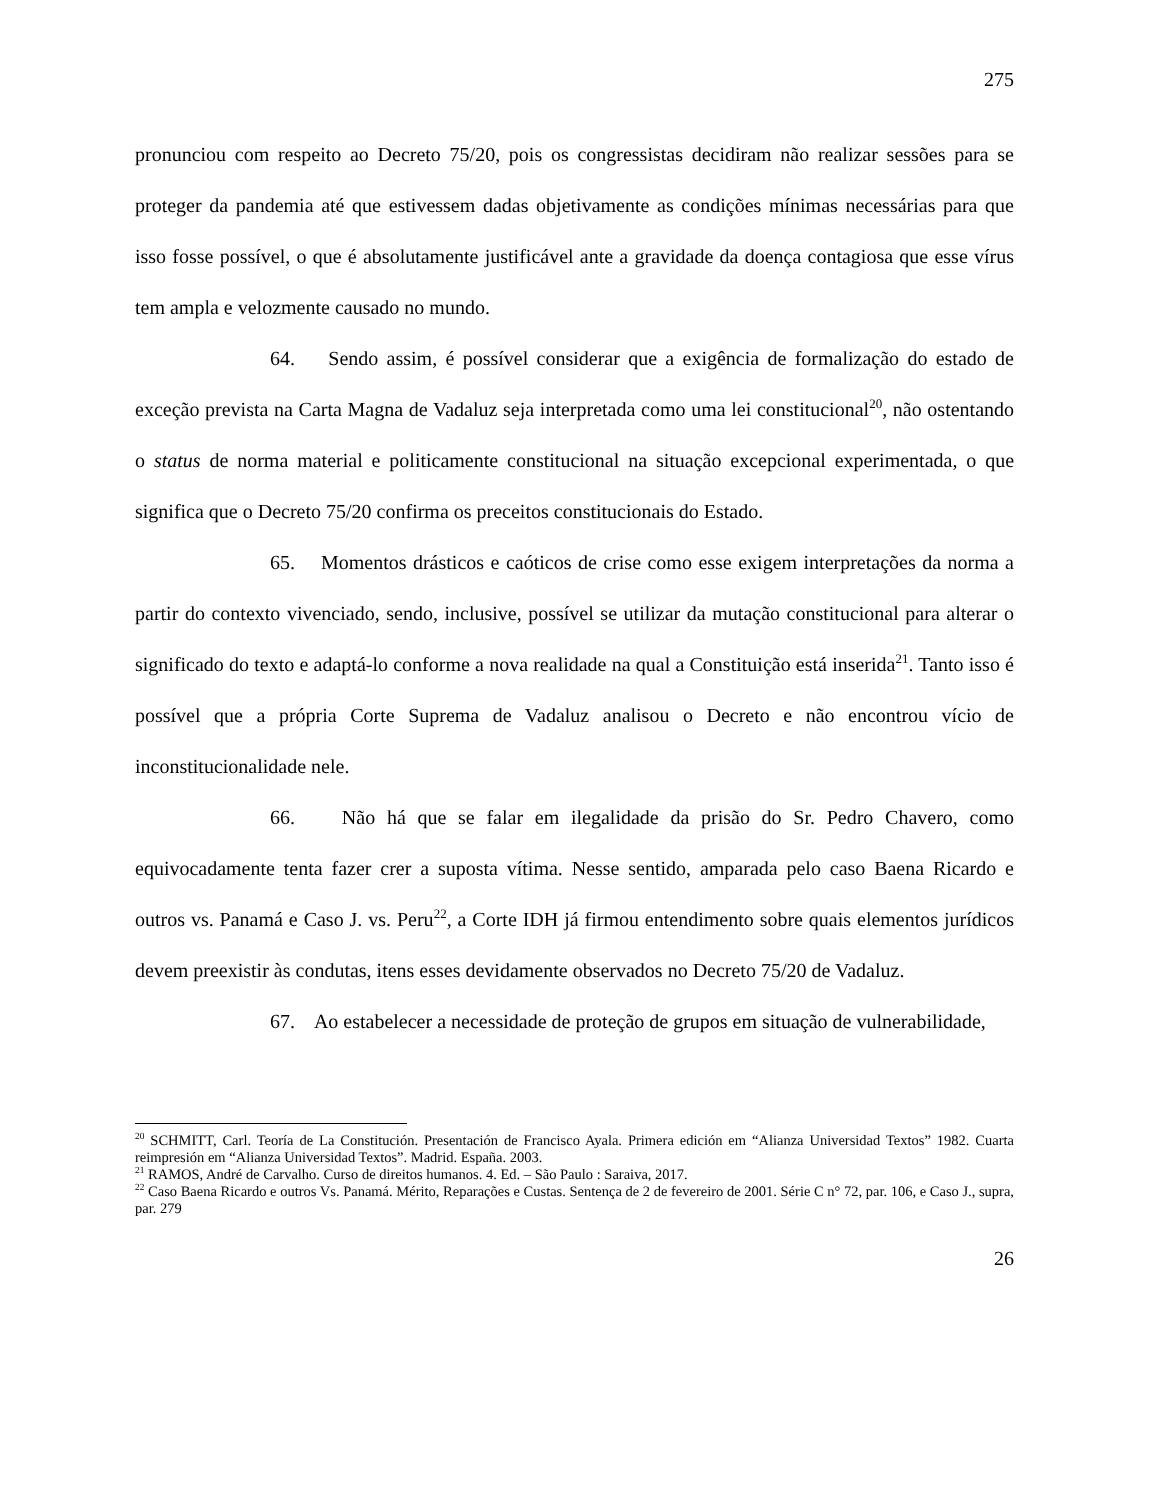275
pronunciou com respeito ao Decreto 75/20, pois os congressistas decidiram não realizar sessões para se proteger da pandemia até que estivessem dadas objetivamente as condições mínimas necessárias para que isso fosse possível, o que é absolutamente justificável ante a gravidade da doença contagiosa que esse vírus tem ampla e velozmente causado no mundo.
64. Sendo assim, é possível considerar que a exigência de formalização do estado de exceção prevista na Carta Magna de Vadaluz seja interpretada como uma lei constitucional<sup>20</sup>, não ostentando o status de norma material e politicamente constitucional na situação excepcional experimentada, o que significa que o Decreto 75/20 confirma os preceitos constitucionais do Estado.
65. Momentos drásticos e caóticos de crise como esse exigem interpretações da norma a partir do contexto vivenciado, sendo, inclusive, possível se utilizar da mutação constitucional para alterar o significado do texto e adaptá-lo conforme a nova realidade na qual a Constituição está inserida<sup>21</sup>. Tanto isso é possível que a própria Corte Suprema de Vadaluz analisou o Decreto e não encontrou vício de inconstitucionalidade nele.
66. Não há que se falar em ilegalidade da prisão do Sr. Pedro Chavero, como equivocadamente tenta fazer crer a suposta vítima. Nesse sentido, amparada pelo caso Baena Ricardo e outros vs. Panamá e Caso J. vs. Peru<sup>22</sup>, a Corte IDH já firmou entendimento sobre quais elementos jurídicos devem preexistir às condutas, itens esses devidamente observados no Decreto 75/20 de Vadaluz.
67. Ao estabelecer a necessidade de proteção de grupos em situação de vulnerabilidade,
<sup>20</sup> SCHMITT, Carl. Teoría de La Constitución. Presentación de Francisco Ayala. Primera edición em “Alianza Universidad Textos” 1982. Cuarta reimpresión em “Alianza Universidad Textos”. Madrid. España. 2003.
<sup>21</sup> RAMOS, André de Carvalho. Curso de direitos humanos. 4. Ed. – São Paulo : Saraiva, 2017.
<sup>22</sup> Caso Baena Ricardo e outros Vs. Panamá. Mérito, Reparações e Custas. Sentença de 2 de fevereiro de 2001. Série C n° 72, par. 106, e Caso J., supra, par. 279
26